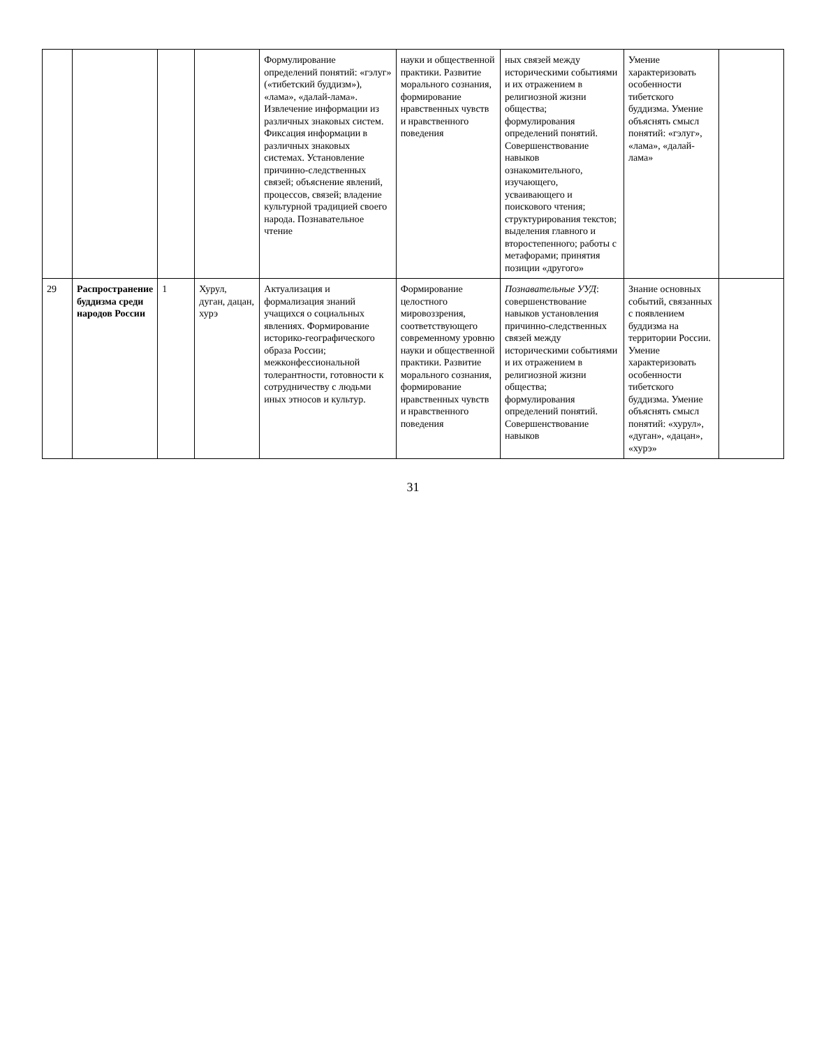| | | | | Формулирование определений понятий: «гэлуг» («тибетский буддизм»), «лама», «далай-лама». Извлечение информации из различных знаковых систем. Фиксация информации в различных знаковых системах. Установление причинно-следственных связей; объяснение явлений, процессов, связей; владение культурной традицией своего народа. Познавательное чтение | науки и общественной практики. Развитие морального сознания, формирование нравственных чувств и нравственного поведения | ных связей между историческими событиями и их отражением в религиозной жизни общества; формулирования определений понятий. Совершенствование навыков ознакомительного, изучающего, усваивающего и поискового чтения; структурирования текстов; выделения главного и второстепенного; работы с метафорами; принятия позиции «другого» | Умение характеризовать особенности тибетского буддизма. Умение объяснять смысл понятий: «гэлуг», «лама», «далай-лама» | |
| 29 | Распространение буддизма среди народов России | 1 | Хурул, дуган, дацан, хурэ | Актуализация и формализация знаний учащихся о социальных явлениях. Формирование историко-географического образа России; межконфессиональной толерантности, готовности к сотрудничеству с людьми иных этносов и культур. | Формирование целостного мировоззрения, соответствующего современному уровню науки и общественной практики. Развитие морального сознания, формирование нравственных чувств и нравственного поведения | Познавательные УУД : совершенствование навыков установления причинно-следственных связей между историческими событиями и их отражением в религиозной жизни общества; формулирования определений понятий. Совершенствование навыков | Знание основных событий, связанных с появлением буддизма на территории России. Умение характеризовать особенности тибетского буддизма. Умение объяснять смысл понятий: «хурул», «дуган», «дацан», «хурэ» | |
31